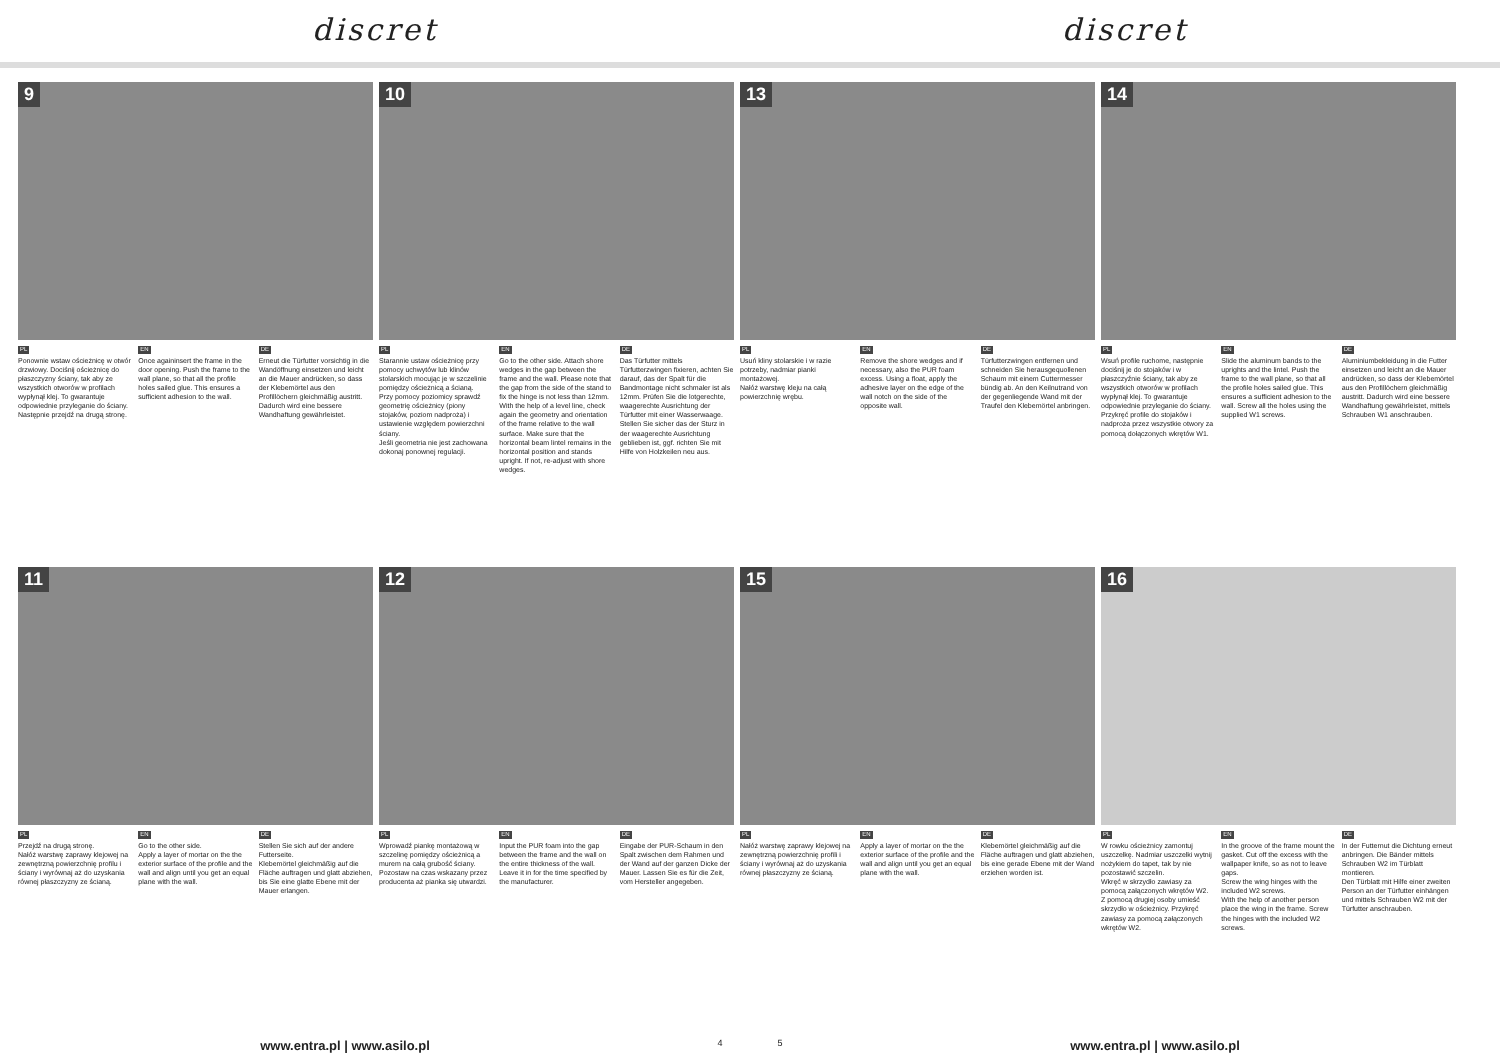discret discret
9
PL
Ponownie wstaw ościeżnicę w otwór drzwiowy. Dociśnij ościeżnicę do płaszczyzny ściany, tak aby ze wszystkich otworów w profilach wypłynął klej. To gwarantuje odpowiednie przyleganie do ściany. Następnie przejdź na drugą stronę.
EN
Once againinsert the frame in the door opening. Push the frame to the wall plane, so that all the profile holes sailed glue. This ensures a sufficient adhesion to the wall.
DE
Erneut die Türfutter vorsichtig in die Wandöffnung einsetzen und leicht an die Mauer andrücken, so dass der Klebemörtel aus den Profillöchern gleichmäßig austritt. Dadurch wird eine bessere Wandhaftung gewährleistet.
10
PL
Starannie ustaw ościeżnicę przy pomocy uchwytów lub klinów stolarskich mocując je w szczelinie pomiędzy ościeżnicą a ścianą.
Przy pomocy poziomicy sprawdź geometrię ościeżnicy (piony stojaków, poziom nadproża) i ustawienie względem powierzchni ściany.
Jeśli geometria nie jest zachowana dokonaj ponownej regulacji.
EN
Go to the other side. Attach shore wedges in the gap between the frame and the wall. Please note that the gap from the side of the stand to fix the hinge is not less than 12mm. With the help of a level line, check again the geometry and orientation of the frame relative to the wall surface. Make sure that the horizontal beam lintel remains in the horizontal position and stands upright. If not, re-adjust with shore wedges.
DE
Das Türfutter mittels Türfutterzwingen fixieren, achten Sie darauf, das der Spalt für die Bandmontage nicht schmaler ist als 12mm. Prüfen Sie die lotgerechte, waagerechte Ausrichtung der Türfutter mit einer Wasserwaage. Stellen Sie sicher das der Sturz in der waagerechte Ausrichtung geblieben ist, ggf. richten Sie mit Hilfe von Holzkeilen neu aus.
13
PL
Usuń kliny stolarskie i w razie potrzeby, nadmiar pianki montażowej.
Nałóż warstwę kleju na całą powierzchnię wrębu.
EN
Remove the shore wedges and if necessary, also the PUR foam excess. Using a float, apply the adhesive layer on the edge of the wall notch on the side of the opposite wall.
DE
Türfutterzwingen entfernen und schneiden Sie herausgequollenen Schaum mit einem Cuttermesser bündig ab. An den Keilnutrand von der gegenliegende Wand mit der Traufel den Klebemörtel anbringen.
14
PL
Wsuń profile ruchome, następnie dociśnij je do stojaków i w płaszczyźnie ściany, tak aby ze wszystkich otworów w profilach wypłynął klej. To gwarantuje odpowiednie przyleganie do ściany. Przykręć profile do stojaków i nadproża przez wszystkie otwory za pomocą dołączonych wkrętów W1.
EN
Slide the aluminum bands to the uprights and the lintel. Push the frame to the wall plane, so that all the profile holes sailed glue. This ensures a sufficient adhesion to the wall. Screw all the holes using the supplied W1 screws.
DE
Aluminiumbekleidung in die Futter einsetzen und leicht an die Mauer andrücken, so dass der Klebemörtel aus den Profillöchern gleichmäßig austritt. Dadurch wird eine bessere Wandhaftung gewährleistet, mittels Schrauben W1 anschrauben.
11
PL
Przejdź na drugą stronę.
Nałóż warstwę zaprawy klejowej na zewnętrzną powierzchnię profilu i ściany i wyrównaj aż do uzyskania równej płaszczyzny ze ścianą.
EN
Go to the other side.
Apply a layer of mortar on the the exterior surface of the profile and the wall and align until you get an equal plane with the wall.
DE
Stellen Sie sich auf der andere Futterseite.
Klebemörtel gleichmäßig auf die Fläche auftragen und glatt abziehen, bis Sie eine glatte Ebene mit der Mauer erlangen.
12
PL
Wprowadź piankę montażową w szczelinę pomiędzy ościeżnicą a murem na całą grubość ściany. Pozostaw na czas wskazany przez producenta aż pianka się utwardzi.
EN
Input the PUR foam into the gap between the frame and the wall on the entire thickness of the wall. Leave it in for the time specified by the manufacturer.
DE
Eingabe der PUR-Schaum in den Spalt zwischen dem Rahmen und der Wand auf der ganzen Dicke der Mauer. Lassen Sie es für die Zeit, vom Hersteller angegeben.
15
PL
Nałóż warstwę zaprawy klejowej na zewnętrzną powierzchnię profili i ściany i wyrównaj aż do uzyskania równej płaszczyzny ze ścianą.
EN
Apply a layer of mortar on the the exterior surface of the profile and the wall and align until you get an equal plane with the wall.
DE
Klebemörtel gleichmäßig auf die Fläche auftragen und glatt abziehen, bis eine gerade Ebene mit der Wand erziehen worden ist.
16
PL
W rowku ościeżnicy zamontuj uszczelkę. Nadmiar uszczelki wytnij nożykiem do tapet, tak by nie pozostawić szczelin.
Wkręć w skrzydło zawiasy za pomocą załączonych wkrętów W2.
Z pomocą drugiej osoby umieść skrzydło w ościeżnicy. Przykręć zawiasy za pomocą załączonych wkrętów W2.
EN
In the groove of the frame mount the gasket. Cut off the excess with the wallpaper knife, so as not to leave gaps.
Screw the wing hinges with the included W2 screws.
With the help of another person place the wing in the frame. Screw the hinges with the included W2 screws.
DE
In der Futternut die Dichtung erneut anbringen. Die Bänder mittels Schrauben W2 im Türblatt montieren.
Den Türblatt mit Hilfe einer zweiten Person an der Türfutter einhängen und mittels Schrauben W2 mit der Türfutter anschrauben.
www.entra.pl | www.asilo.pl
4 5
www.entra.pl | www.asilo.pl